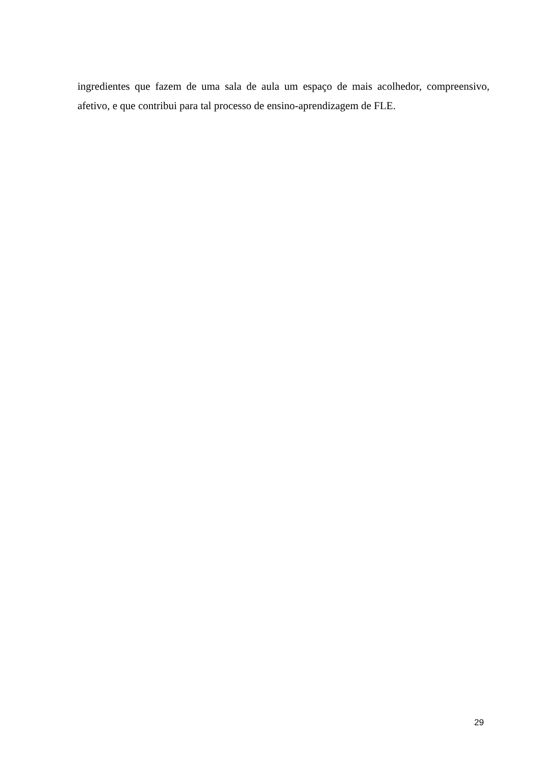ingredientes que fazem de uma sala de aula um espaço de mais acolhedor, compreensivo, afetivo, e que contribui para tal processo de ensino-aprendizagem de FLE.
29